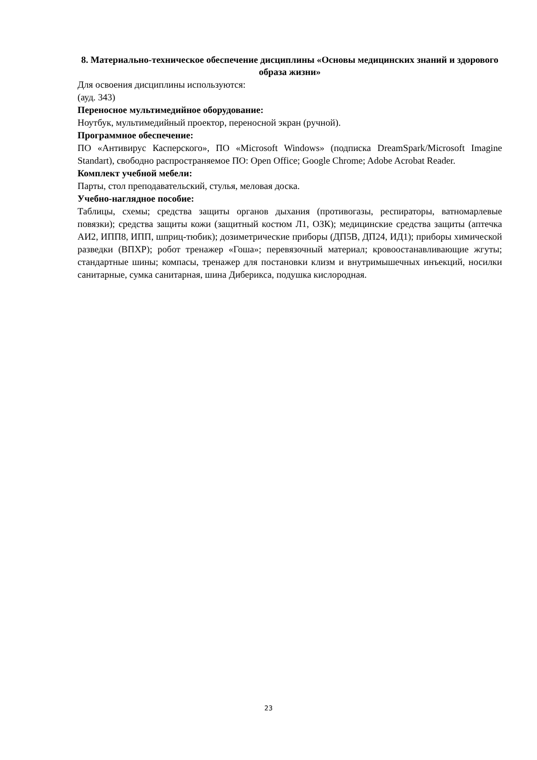8. Материально-техническое обеспечение дисциплины «Основы медицинских знаний и здорового образа жизни»
Для освоения дисциплины используются:
(ауд. 343)
Переносное мультимедийное оборудование:
Ноутбук, мультимедийный проектор, переносной экран (ручной).
Программное обеспечение:
ПО «Антивирус Касперского», ПО «Microsoft Windows» (подписка DreamSpark/Microsoft Imagine Standart), свободно распространяемое ПО: Open Office; Google Chrome; Adobe Acrobat Reader.
Комплект учебной мебели:
Парты, стол преподавательский, стулья, меловая доска.
Учебно-наглядное пособие:
Таблицы, схемы; средства защиты органов дыхания (противогазы, респираторы, ватномарлевые повязки); средства защиты кожи (защитный костюм Л1, ОЗК); медицинские средства защиты (аптечка АИ2, ИПП8, ИПП, шприц-тюбик); дозиметрические приборы (ДП5В, ДП24, ИД1); приборы химической разведки (ВПХР); робот тренажер «Гоша»; перевязочный материал; кровоостанавливающие жгуты; стандартные шины; компасы, тренажер для постановки клизм и внутримышечных инъекций, носилки санитарные, сумка санитарная, шина Диберикса, подушка кислородная.
23